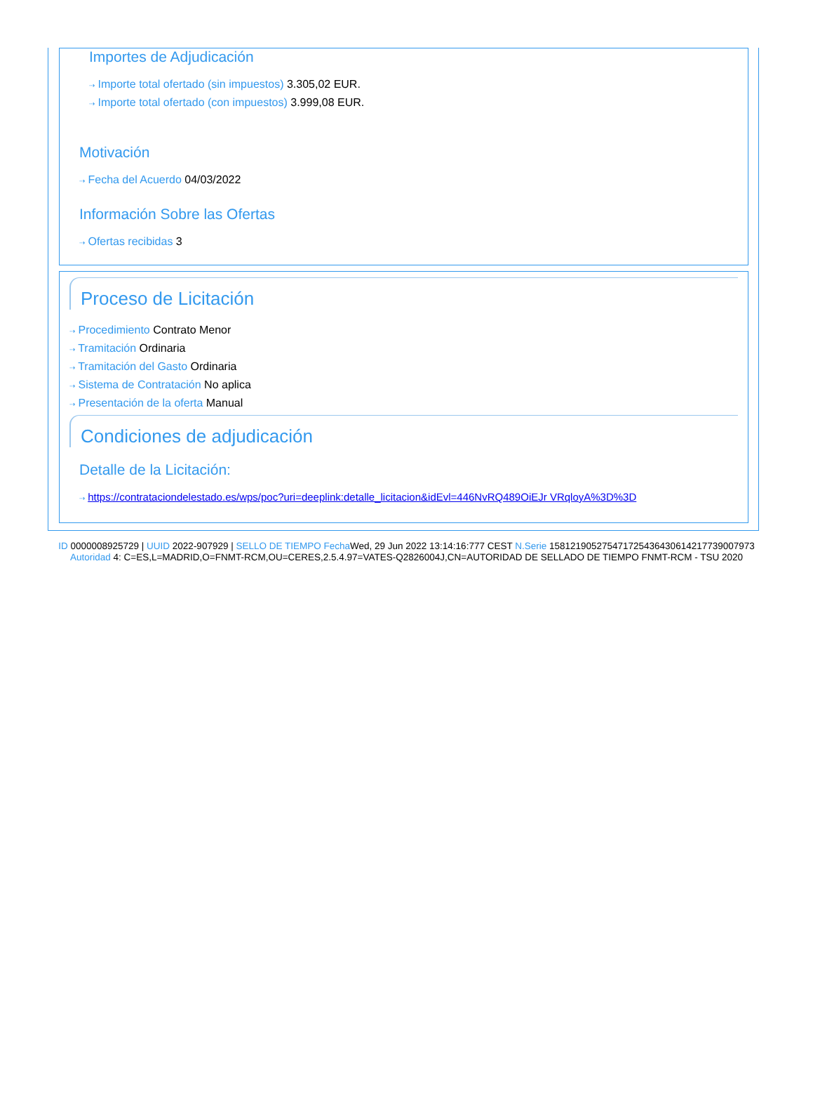Importes de Adjudicación
⇢ Importe total ofertado (sin impuestos) 3.305,02 EUR.
⇢ Importe total ofertado (con impuestos) 3.999,08 EUR.
Motivación
⇢ Fecha del Acuerdo 04/03/2022
Información Sobre las Ofertas
⇢ Ofertas recibidas 3
Proceso de Licitación
⇢ Procedimiento Contrato Menor
⇢ Tramitación Ordinaria
⇢ Tramitación del Gasto Ordinaria
⇢ Sistema de Contratación No aplica
⇢ Presentación de la oferta Manual
Condiciones de adjudicación
Detalle de la Licitación:
⇢ https://contrataciondelestado.es/wps/poc?uri=deeplink:detalle_licitacion&idEvl=446NvRQ489OiEJr VRqloyA%3D%3D
ID 0000008925729 | UUID 2022-907929 | SELLO DE TIEMPO Fecha Wed, 29 Jun 2022 13:14:16:777 CEST N.Serie 158121905275471725436430614217739007973 Autoridad 4: C=ES,L=MADRID,O=FNMT-RCM,OU=CERES,2.5.4.97=VATES-Q2826004J,CN=AUTORIDAD DE SELLADO DE TIEMPO FNMT-RCM - TSU 2020